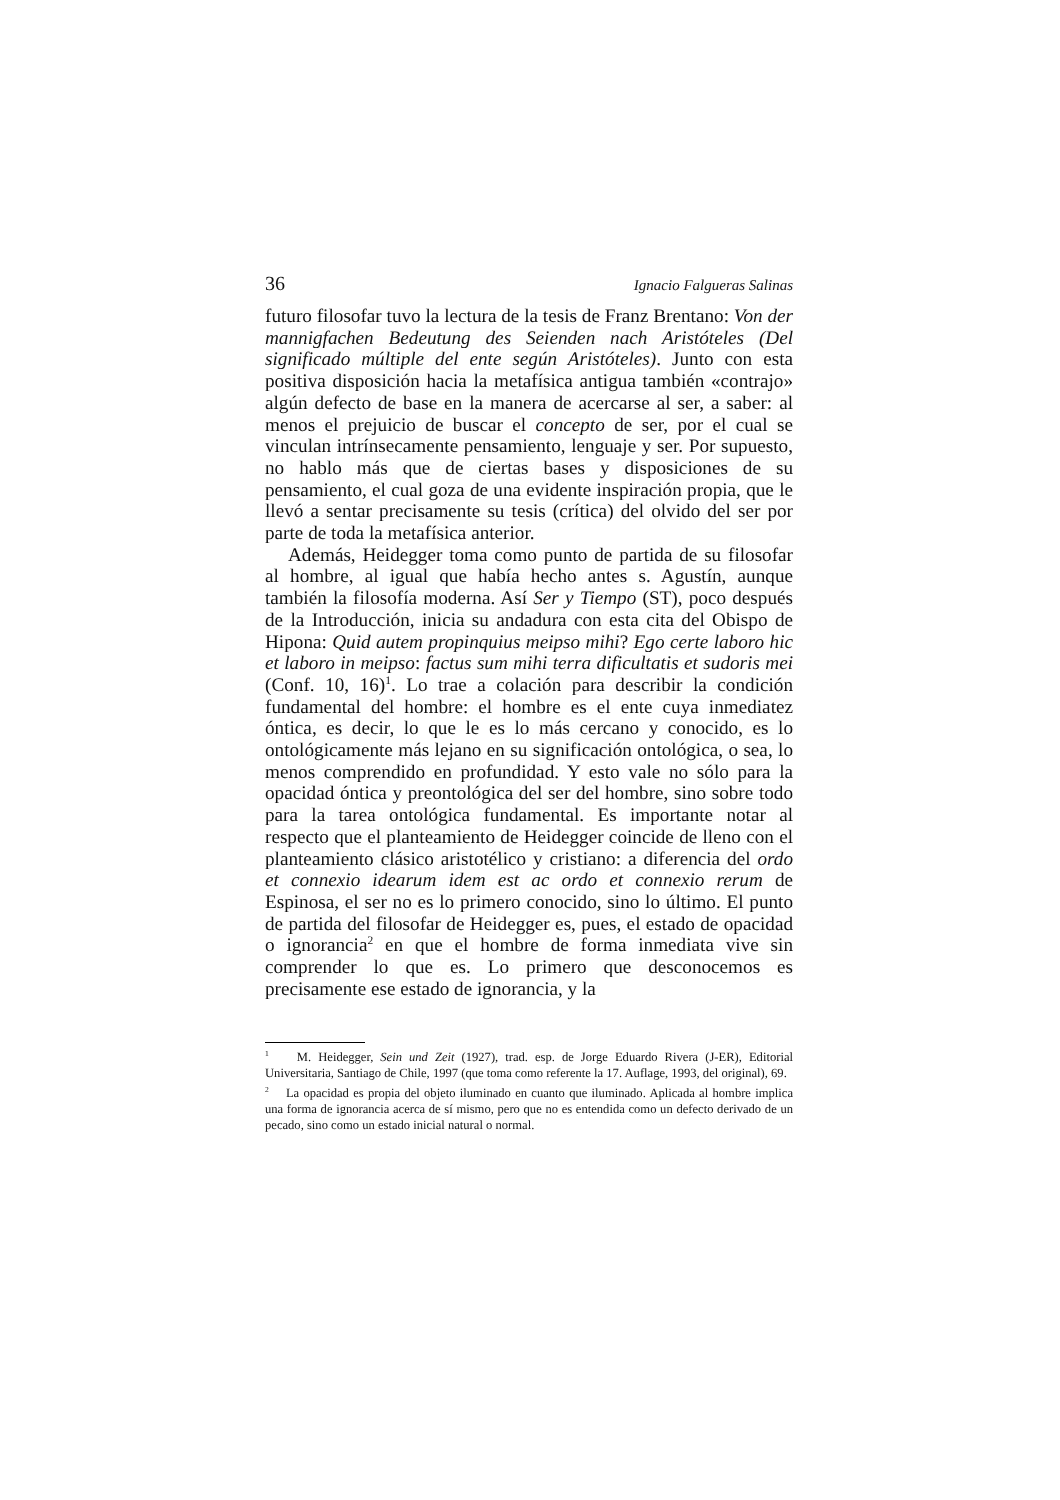36 Ignacio Falgueras Salinas
futuro filosofar tuvo la lectura de la tesis de Franz Brentano: Von der mannigfachen Bedeutung des Seienden nach Aristóteles (Del significado múltiple del ente según Aristóteles). Junto con esta positiva disposición hacia la metafísica antigua también «contrajo» algún defecto de base en la manera de acercarse al ser, a saber: al menos el prejuicio de buscar el concepto de ser, por el cual se vinculan intrínsecamente pensamiento, lenguaje y ser. Por supuesto, no hablo más que de ciertas bases y disposiciones de su pensamiento, el cual goza de una evidente inspiración propia, que le llevó a sentar precisamente su tesis (crítica) del olvido del ser por parte de toda la metafísica anterior.
Además, Heidegger toma como punto de partida de su filosofar al hombre, al igual que había hecho antes s. Agustín, aunque también la filosofía moderna. Así Ser y Tiempo (ST), poco después de la Introducción, inicia su andadura con esta cita del Obispo de Hipona: Quid autem propinquius meipso mihi? Ego certe laboro hic et laboro in meipso: factus sum mihi terra dificultatis et sudoris mei (Conf. 10, 16)<sup>1</sup>. Lo trae a colación para describir la condición fundamental del hombre: el hombre es el ente cuya inmediatez óntica, es decir, lo que le es lo más cercano y conocido, es lo ontológicamente más lejano en su significación ontológica, o sea, lo menos comprendido en profundidad. Y esto vale no sólo para la opacidad óntica y preontológica del ser del hombre, sino sobre todo para la tarea ontológica fundamental. Es importante notar al respecto que el planteamiento de Heidegger coincide de lleno con el planteamiento clásico aristotélico y cristiano: a diferencia del ordo et connexio idearum idem est ac ordo et connexio rerum de Espinosa, el ser no es lo primero conocido, sino lo último. El punto de partida del filosofar de Heidegger es, pues, el estado de opacidad o ignorancia<sup>2</sup> en que el hombre de forma inmediata vive sin comprender lo que es. Lo primero que desconocemos es precisamente ese estado de ignorancia, y la
<sup>1</sup> M. Heidegger, Sein und Zeit (1927), trad. esp. de Jorge Eduardo Rivera (J-ER), Editorial Universitaria, Santiago de Chile, 1997 (que toma como referente la 17. Auflage, 1993, del original), 69.
<sup>2</sup> La opacidad es propia del objeto iluminado en cuanto que iluminado. Aplicada al hombre implica una forma de ignorancia acerca de sí mismo, pero que no es entendida como un defecto derivado de un pecado, sino como un estado inicial natural o normal.